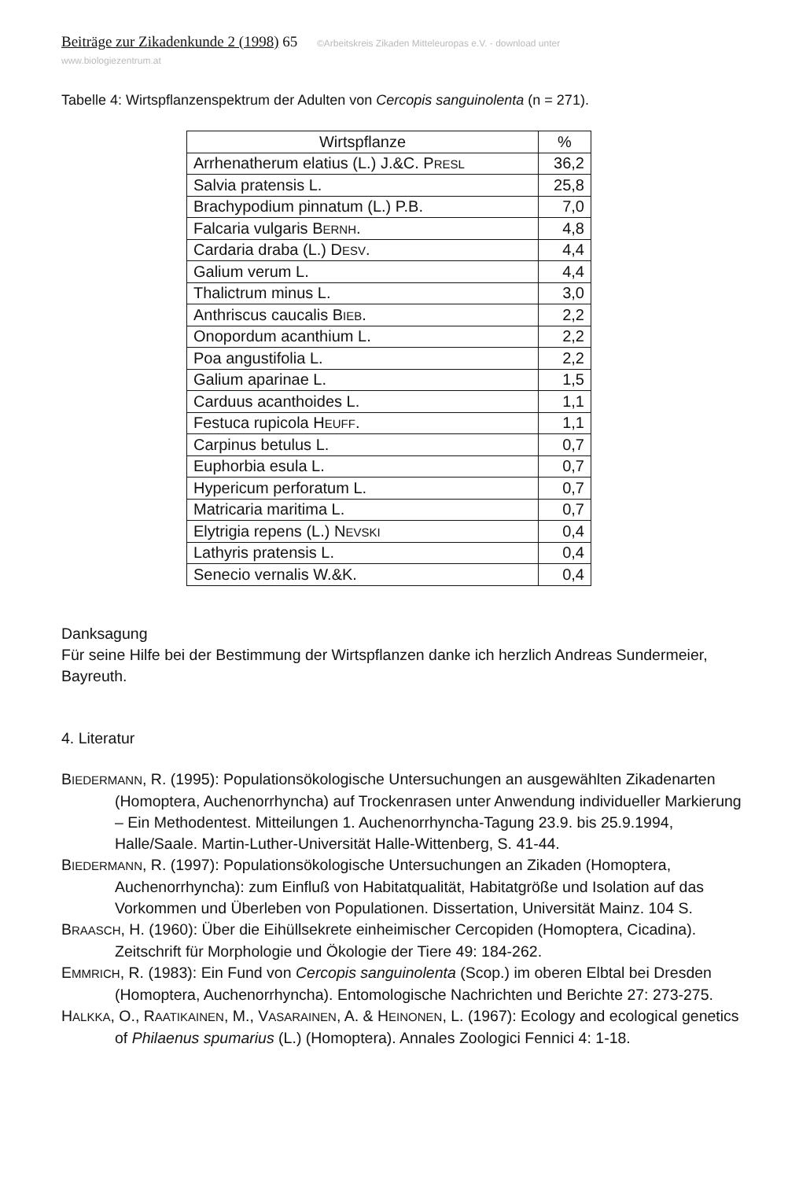Beiträge zur Zikadenkunde 2 (1998) 65 ©Arbeitskreis Zikaden Mitteleuropas e.V. - download unter www.biologiezentrum.at
Tabelle 4: Wirtspflanzenspektrum der Adulten von Cercopis sanguinolenta (n = 271).
| Wirtspflanze | % |
| --- | --- |
| Arrhenatherum elatius (L.) J.&C. P RESL | 36,2 |
| Salvia pratensis L. | 25,8 |
| Brachypodium pinnatum (L.) P.B. | 7,0 |
| Falcaria vulgaris B ERNH . | 4,8 |
| Cardaria draba (L.) D ESV . | 4,4 |
| Galium verum L. | 4,4 |
| Thalictrum minus L. | 3,0 |
| Anthriscus caucalis B IEB . | 2,2 |
| Onopordum acanthium L. | 2,2 |
| Poa angustifolia L. | 2,2 |
| Galium aparinae L. | 1,5 |
| Carduus acanthoides L. | 1,1 |
| Festuca rupicola H EUFF . | 1,1 |
| Carpinus betulus L. | 0,7 |
| Euphorbia esula L. | 0,7 |
| Hypericum perforatum L. | 0,7 |
| Matricaria maritima L. | 0,7 |
| Elytrigia repens (L.) N EVSKI | 0,4 |
| Lathyris pratensis L. | 0,4 |
| Senecio vernalis W.&K. | 0,4 |
Danksagung
Für seine Hilfe bei der Bestimmung der Wirtspflanzen danke ich herzlich Andreas Sundermeier, Bayreuth.
4. Literatur
BIEDERMANN, R. (1995): Populationsökologische Untersuchungen an ausgewählten Zikadenarten (Homoptera, Auchenorrhyncha) auf Trockenrasen unter Anwendung individueller Markierung – Ein Methodentest. Mitteilungen 1. Auchenorrhyncha-Tagung 23.9. bis 25.9.1994, Halle/Saale. Martin-Luther-Universität Halle-Wittenberg, S. 41-44.
BIEDERMANN, R. (1997): Populationsökologische Untersuchungen an Zikaden (Homoptera, Auchenorrhyncha): zum Einfluß von Habitatqualität, Habitatgröße und Isolation auf das Vorkommen und Überleben von Populationen. Dissertation, Universität Mainz. 104 S.
BRAASCH, H. (1960): Über die Eihüllsekrete einheimischer Cercopiden (Homoptera, Cicadina). Zeitschrift für Morphologie und Ökologie der Tiere 49: 184-262.
EMMRICH, R. (1983): Ein Fund von Cercopis sanguinolenta (Scop.) im oberen Elbtal bei Dresden (Homoptera, Auchenorrhyncha). Entomologische Nachrichten und Berichte 27: 273-275.
HALKKA, O., RAATIKAINEN, M., VASARAINEN, A. & HEINONEN, L. (1967): Ecology and ecological genetics of Philaenus spumarius (L.) (Homoptera). Annales Zoologici Fennici 4: 1-18.